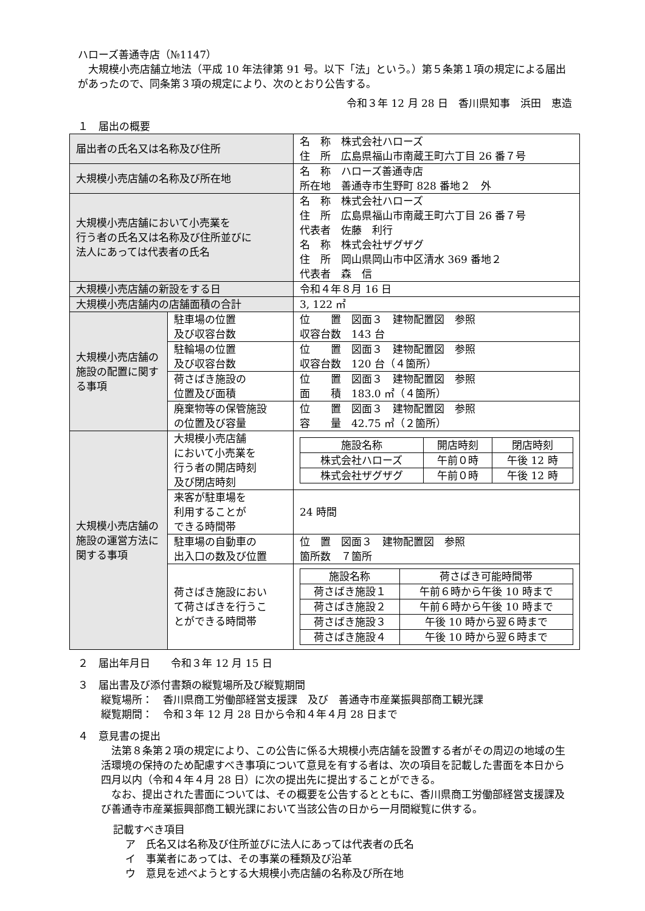ハローズ善通寺店（№1147）
　大規模小売店舗立地法（平成 10 年法律第 91 号。以下「法」という。）第５条第１項の規定による届出があったので、同条第３項の規定により、次のとおり公告する。
令和３年 12 月 28 日　香川県知事　浜田　恵造
１　届出の概要
| 届出者の氏名又は名称及び住所 | | 名 称 株式会社ハローズ 住 所 広島県福山市南蔵王町六丁目 26 番７号 |
| 大規模小売店舗の名称及び所在地 | | 名 称 ハローズ善通寺店 所在地 善通寺市生野町 828 番地２ 外 |
| 大規模小売店舗において小売業を 行う者の氏名又は名称及び住所並びに 法人にあっては代表者の氏名 | | 名 称 株式会社ハローズ 住 所 広島県福山市南蔵王町六丁目 26 番７号 代表者 佐藤 利行 名 称 株式会社ザグザグ 住 所 岡山県岡山市中区清水 369 番地２ 代表者 森 信 |
| 大規模小売店舗の新設をする日 | | 令和４年８月 16 日 |
| 大規模小売店舗内の店舗面積の合計 | | 3, 122 ㎡ |
| 大規模小売店舗の施設の配置に関する事項 | 駐車場の位置 及び収容台数 | 位 置 図面３ 建物配置図 参照 収容台数 143 台 |
| | 駐輪場の位置 及び収容台数 | 位 置 図面３ 建物配置図 参照 収容台数 120 台（４箇所） |
| | 荷さばき施設の 位置及び面積 | 位 置 図面３ 建物配置図 参照 面 積 183.0 ㎡（４箇所） |
| | 廃棄物等の保管施設 の位置及び容量 | 位 置 図面３ 建物配置図 参照 容 量 42.75 ㎥（２箇所） |
| 大規模小売店舗の施設の運営方法に関する事項 | 大規模小売店舗 において小売業を 行う者の開店時刻 及び閉店時刻 | / 施設名称 / 開店時刻 / 閉店時刻 / / --- / --- / --- / / 株式会社ハローズ / 午前０時 / 午後 12 時 / / 株式会社ザグザグ / 午前０時 / 午後 12 時 / |
| | 来客が駐車場を 利用することが できる時間帯 | 24 時間 |
| | 駐車場の自動車の 出入口の数及び位置 | 位 置 図面３ 建物配置図 参照 箇所数 ７箇所 |
| | 荷さばき施設におい て荷さばきを行うこ とができる時間帯 | / 施設名称 / 荷さばき可能時間帯 / / --- / --- / / 荷さばき施設１ / 午前６時から午後 10 時まで / / 荷さばき施設２ / 午前６時から午後 10 時まで / / 荷さばき施設３ / 午後 10 時から翌６時まで / / 荷さばき施設４ / 午後 10 時から翌６時まで / |
２　届出年月日　　令和３年 12 月 15 日
３　届出書及び添付書類の縦覧場所及び縦覧期間
縦覧場所：　香川県商工労働部経営支援課　及び　善通寺市産業振興部商工観光課
縦覧期間：　令和３年 12 月 28 日から令和４年４月 28 日まで
４　意見書の提出
　法第８条第２項の規定により、この公告に係る大規模小売店舗を設置する者がその周辺の地域の生活環境の保持のため配慮すべき事項について意見を有する者は、次の項目を記載した書面を本日から四月以内（令和４年４月 28 日）に次の提出先に提出することができる。
　なお、提出された書面については、その概要を公告するとともに、香川県商工労働部経営支援課及び善通寺市産業振興部商工観光課において当該公告の日から一月間縦覧に供する。
記載すべき項目
ア　氏名又は名称及び住所並びに法人にあっては代表者の氏名
イ　事業者にあっては、その事業の種類及び沿革
ウ　意見を述べようとする大規模小売店舗の名称及び所在地